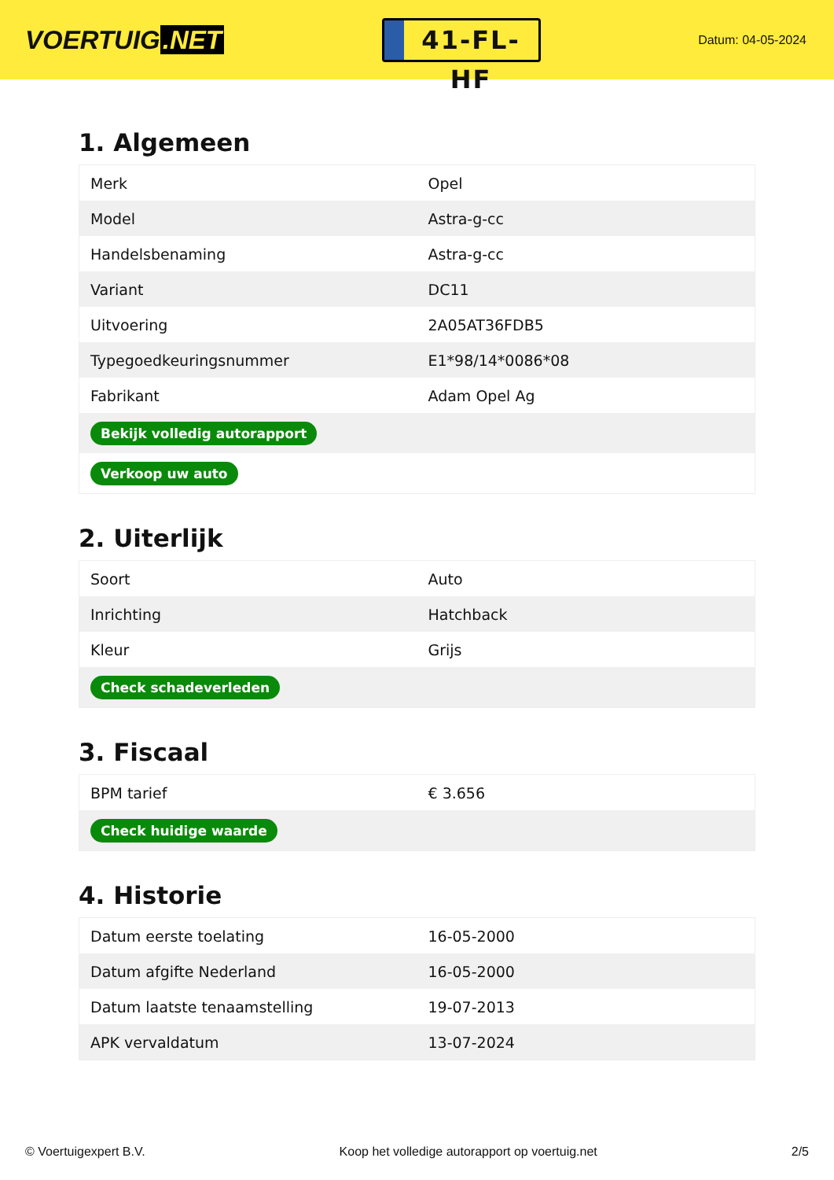VOERTUIG.NET
41-FL-HF
Datum: 04-05-2024
1. Algemeen
| Merk | Opel |
| Model | Astra-g-cc |
| Handelsbenaming | Astra-g-cc |
| Variant | DC11 |
| Uitvoering | 2A05AT36FDB5 |
| Typegoedkeuringsnummer | E1*98/14*0086*08 |
| Fabrikant | Adam Opel Ag |
| Bekijk volledig autorapport | |
| Verkoop uw auto | |
2. Uiterlijk
| Soort | Auto |
| Inrichting | Hatchback |
| Kleur | Grijs |
| Check schadeverleden | |
3. Fiscaal
| BPM tarief | € 3.656 |
| Check huidige waarde | |
4. Historie
| Datum eerste toelating | 16-05-2000 |
| Datum afgifte Nederland | 16-05-2000 |
| Datum laatste tenaamstelling | 19-07-2013 |
| APK vervaldatum | 13-07-2024 |
© Voertuigexpert B.V. Koop het volledige autorapport op voertuig.net 2/5